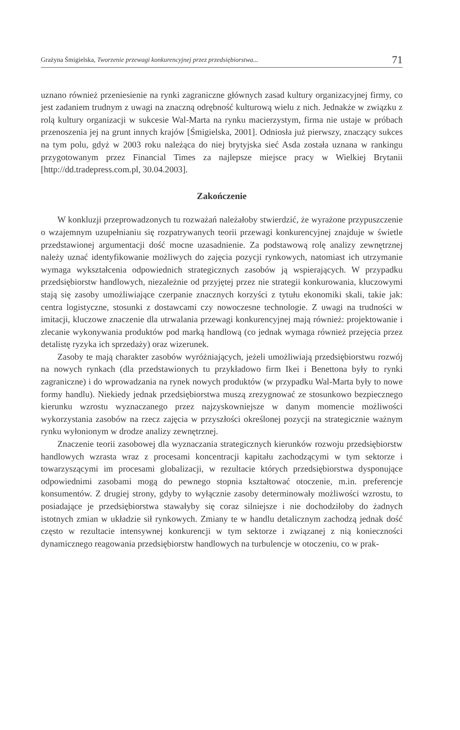Grażyna Śmigielska, Tworzenie przewagi konkurencyjnej przez przedsiębiorstwa... 71
uznano również przeniesienie na rynki zagraniczne głównych zasad kultury organizacyjnej firmy, co jest zadaniem trudnym z uwagi na znaczną odrębność kulturową wielu z nich. Jednakże w związku z rolą kultury organizacji w sukcesie Wal-Marta na rynku macierzystym, firma nie ustaje w próbach przenoszenia jej na grunt innych krajów [Śmigielska, 2001]. Odniosła już pierwszy, znaczący sukces na tym polu, gdyż w 2003 roku należąca do niej brytyjska sieć Asda została uznana w rankingu przygotowanym przez Financial Times za najlepsze miejsce pracy w Wielkiej Brytanii [http://dd.tradepress.com.pl, 30.04.2003].
Zakończenie
W konkluzji przeprowadzonych tu rozważań należałoby stwierdzić, że wyrażone przypuszczenie o wzajemnym uzupełnianiu się rozpatrywanych teorii przewagi konkurencyjnej znajduje w świetle przedstawionej argumentacji dość mocne uzasadnienie. Za podstawową rolę analizy zewnętrznej należy uznać identyfikowanie możliwych do zajęcia pozycji rynkowych, natomiast ich utrzymanie wymaga wykształcenia odpowiednich strategicznych zasobów ją wspierających. W przypadku przedsiębiorstw handlowych, niezależnie od przyjętej przez nie strategii konkurowania, kluczowymi stają się zasoby umożliwiające czerpanie znacznych korzyści z tytułu ekonomiki skali, takie jak: centra logistyczne, stosunki z dostawcami czy nowoczesne technologie. Z uwagi na trudności w imitacji, kluczowe znaczenie dla utrwalania przewagi konkurencyjnej mają również: projektowanie i zlecanie wykonywania produktów pod marką handlową (co jednak wymaga również przejęcia przez detalistę ryzyka ich sprzedaży) oraz wizerunek.
Zasoby te mają charakter zasobów wyróżniających, jeżeli umożliwiają przedsiębiorstwu rozwój na nowych rynkach (dla przedstawionych tu przykładowo firm Ikei i Benettona były to rynki zagraniczne) i do wprowadzania na rynek nowych produktów (w przypadku Wal-Marta były to nowe formy handlu). Niekiedy jednak przedsiębiorstwa muszą zrezygnować ze stosunkowo bezpiecznego kierunku wzrostu wyznaczanego przez najzyskowniejsze w danym momencie możliwości wykorzystania zasobów na rzecz zajęcia w przyszłości określonej pozycji na strategicznie ważnym rynku wyłonionym w drodze analizy zewnętrznej.
Znaczenie teorii zasobowej dla wyznaczania strategicznych kierunków rozwoju przedsiębiorstw handlowych wzrasta wraz z procesami koncentracji kapitału zachodzącymi w tym sektorze i towarzyszącymi im procesami globalizacji, w rezultacie których przedsiębiorstwa dysponujące odpowiednimi zasobami mogą do pewnego stopnia kształtować otoczenie, m.in. preferencje konsumentów. Z drugiej strony, gdyby to wyłącznie zasoby determinowały możliwości wzrostu, to posiadające je przedsiębiorstwa stawałyby się coraz silniejsze i nie dochodziłoby do żadnych istotnych zmian w układzie sił rynkowych. Zmiany te w handlu detalicznym zachodzą jednak dość często w rezultacie intensywnej konkurencji w tym sektorze i związanej z nią konieczności dynamicznego reagowania przedsiębiorstw handlowych na turbulencje w otoczeniu, co w prak-